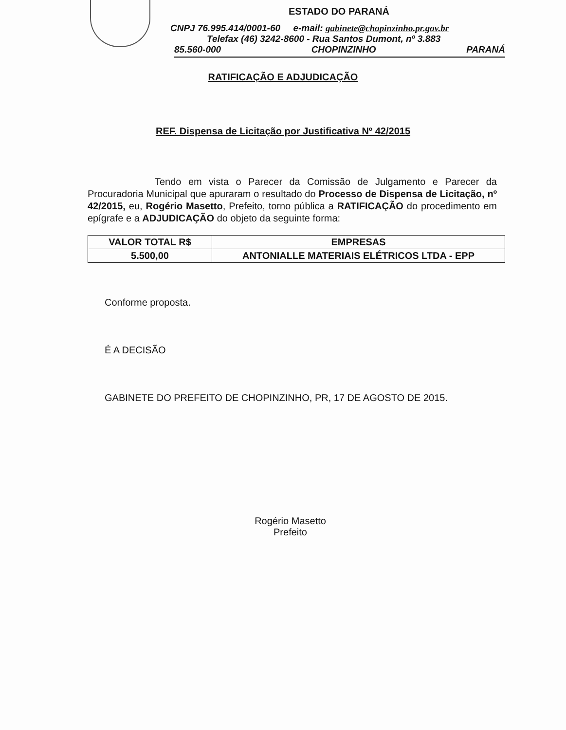ESTADO DO PARANÁ
CNPJ 76.995.414/0001-60 e-mail: gabinete@chopinzinho.pr.gov.br
Telefax (46) 3242-8600 - Rua Santos Dumont, nº 3.883
85.560-000 CHOPINZINHO PARANÁ
RATIFICAÇÃO E ADJUDICAÇÃO
REF. Dispensa de Licitação por Justificativa Nº 42/2015
Tendo em vista o Parecer da Comissão de Julgamento e Parecer da Procuradoria Municipal que apuraram o resultado do Processo de Dispensa de Licitação, nº 42/2015, eu, Rogério Masetto, Prefeito, torno pública a RATIFICAÇÃO do procedimento em epígrafe e a ADJUDICAÇÃO do objeto da seguinte forma:
| VALOR TOTAL R$ | EMPRESAS |
| --- | --- |
| 5.500,00 | ANTONIALLE MATERIAIS ELÉTRICOS LTDA - EPP |
Conforme proposta.
É A DECISÃO
GABINETE DO PREFEITO DE CHOPINZINHO, PR, 17 DE AGOSTO DE 2015.
Rogério Masetto
Prefeito